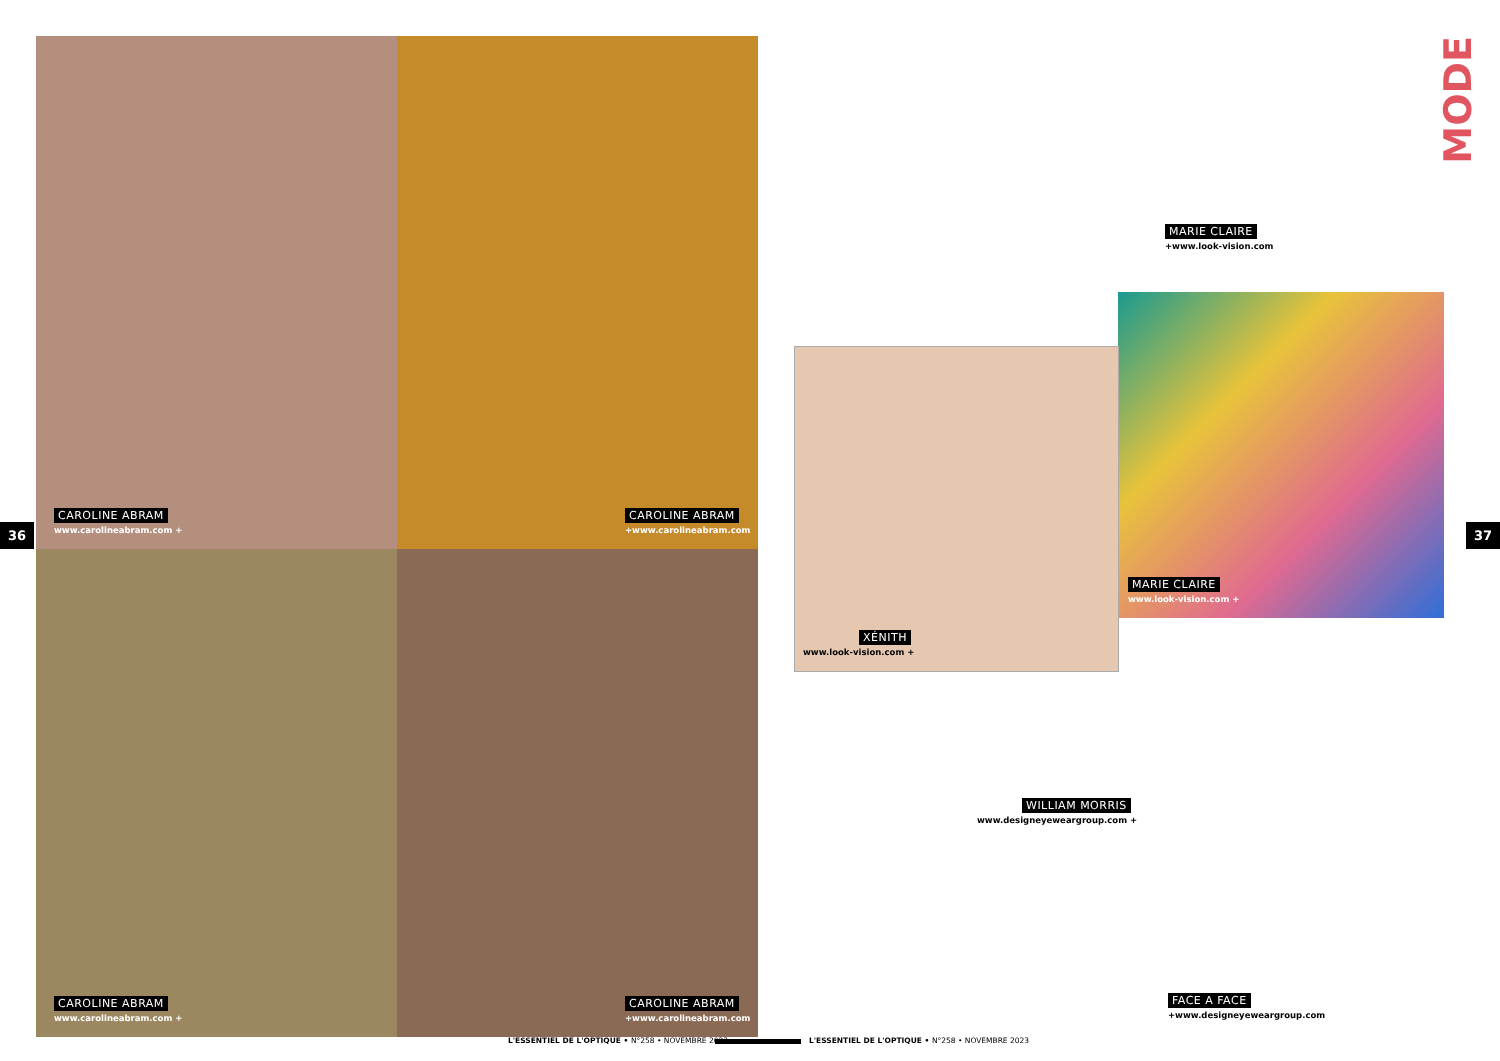CAROLINE ABRAM
www.carolineabram.com +
CAROLINE ABRAM
+www.carolineabram.com
36
CAROLINE ABRAM
www.carolineabram.com +
CAROLINE ABRAM
+www.carolineabram.com
MODE
MARIE CLAIRE
+www.look-vision.com
MARIE CLAIRE
www.look-vision.com +
XÉNITH
www.look-vision.com +
37
WILLIAM MORRIS
www.designeyeweargroup.com +
FACE A FACE
+www.designeyeweargroup.com
L'ESSENTIEL DE L'OPTIQUE • N°258 • NOVEMBRE 2023
L'ESSENTIEL DE L'OPTIQUE • N°258 • NOVEMBRE 2023